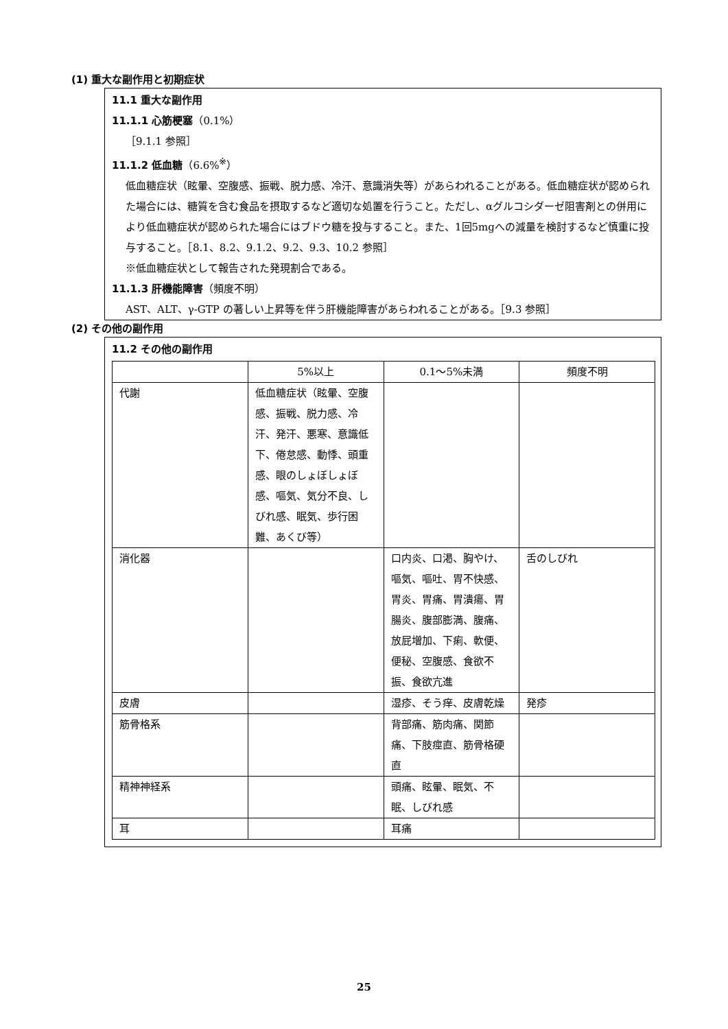(1) 重大な副作用と初期症状
11.1 重大な副作用
11.1.1 心筋梗塞（0.1%）
［9.1.1 参照］
11.1.2 低血糖（6.6%<sup>※</sup>）
低血糖症状（眩暈、空腹感、振戦、脱力感、冷汗、意識消失等）があらわれることがある。低血糖症状が認められた場合には、糖質を含む食品を摂取するなど適切な処置を行うこと。ただし、αグルコシダーゼ阻害剤との併用により低血糖症状が認められた場合にはブドウ糖を投与すること。また、1回5mgへの減量を検討するなど慎重に投与すること。［8.1、8.2、9.1.2、9.2、9.3、10.2 参照］
※低血糖症状として報告された発現割合である。
11.1.3 肝機能障害（頻度不明）
AST、ALT、γ-GTP の著しい上昇等を伴う肝機能障害があらわれることがある。［9.3 参照］
(2) その他の副作用
11.2 その他の副作用
| | 5%以上 | 0.1～5%未満 | 頻度不明 |
| --- | --- | --- | --- |
| 代謝 | 低血糖症状（眩暈、空腹感、振戦、脱力感、冷汗、発汗、悪寒、意識低下、倦怠感、動悸、頭重感、眼のしょぼしょぼ感、嘔気、気分不良、しびれ感、眠気、歩行困難、あくび等） | | |
| 消化器 | | 口内炎、口渇、胸やけ、嘔気、嘔吐、胃不快感、胃炎、胃痛、胃潰瘍、胃腸炎、腹部膨満、腹痛、放屁増加、下痢、軟便、便秘、空腹感、食欲不振、食欲亢進 | 舌のしびれ |
| 皮膚 | | 湿疹、そう痒、皮膚乾燥 | 発疹 |
| 筋骨格系 | | 背部痛、筋肉痛、関節痛、下肢痙直、筋骨格硬直 | |
| 精神神経系 | | 頭痛、眩暈、眠気、不眠、しびれ感 | |
| 耳 | | 耳痛 | |
25